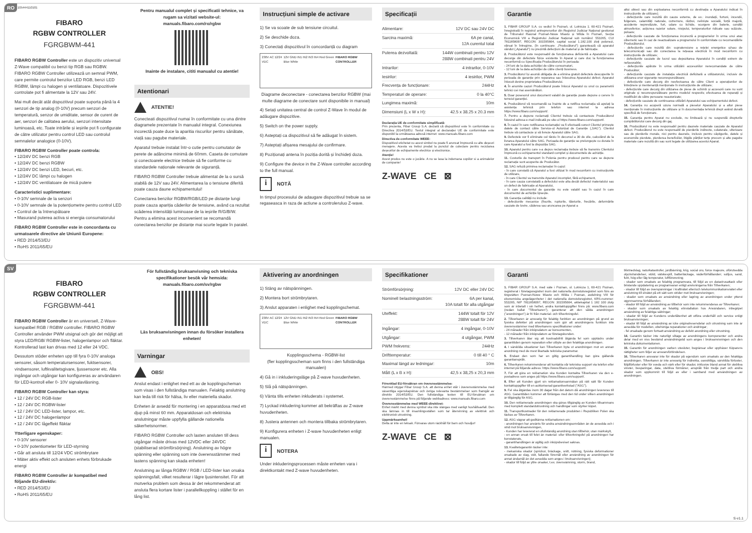RO 105444110101
FIBARO
RGBW CONTROLLER
FGRGBWM-441
FIBARO RGBW Controller este un dispozitiv universal Z-Wave compatibil cu benzi tip RGB sau RGBW. FIBARO RGBW Controller utilizează un semnal PWM, care permite controlul benzilor LED RGB, benzi LED RGBW, lămpi cu halogen și ventilatoare. Dispozitivele controlate pot fi alimentate la 12V sau 24V.
Mai mult decât atât dispozitivul poate suporta până la 4 senzori de tip analog (0-10V) precum senzori de temperatură, senzor de umiditate, sensor de curent de aer, senzori de calitatea aerului, senzori intensitate luminoasă, etc. Toate intrările și ieșirile pot fi configurate de către utilizator pentru control LED sau controlul semnalelor analogice (0-10V).
FIBARO RGBW Controller poate controla:
• 12/24V DC benzi RGB
• 12/24V DC benzi RGBW
• 12/24V DC benzi LED, becuri, etc.
• 12/24V DC lămpi cu halogen
• 12/24V DC ventilatoare de mică putere
Caracteristici suplimentare:
• 0-10V semnale de la senzori
• 0-10V semnale de la potențiometre pentru control LED
• Control de la întrerupătoare
• Masurand puterea activa si energia consumatorului
FIBARO RGBW Controller este in concordanta cu urmatoarele directive ale Uniunii Europene:
• RED 2014/53/EU
• RoHS 2011/65/EU
Pentru manualul complet și specificatii tehnice, va rugam sa vizitati website-ul:
manuals.fibaro.com/ro/rgbw
Inainte de instalare, cititi manualul cu atentie!
Atentionari
ATENTIE!
Conecteati dispozitivul numai în conformitate cu una dintre diagramele prezentate în manualul integral. Conexiunea incorectă poate duce la aparitia riscurilor pentru sănătate, viață sau pagube materiale.
Aparatul trebuie instalat într-o cutie pentru comutator de perete de adâncime minimă de 60mm. Caseta de comutare și conectoarele electrice trebuie să fie conforme cu standardele naționale relevante de siguranță.
FIBARO RGBW Controller trebuie alimentat de la o sursă stabilă de 12V sau 24V. Alimentarea la o tensiune diferită poate cauza daune echipamentului!
Conectarea benzilor RGBW/RGB/LED pe distanțe lungi poate cauza apariția căderilor de tensiune, având ca rezultat scăderea intensității luminoase de la ieșirile R/G/B/W. Pentru a elimina acest inconvenient se recomandă conectarea benzilor pe distanțe mai scurte legate în paralel.
Instrucțiuni simple de activare
1) Se va scoate de sub tensiune circuitul.
2) Se deschide doza.
3) Conectați dispozitivul în concordanță cu diagram
230V AC 12/24 VDC 12V GND IN1 IN2 IN3 IN4 Red Green Blue White FIBARO RGBW CONTROLLER
Diagrame deconectare - conectarea benzilor RGBW (mai multe diagrame de conectare sunt disponibile in manual)
4) Setați unitatea central de control Z-Wave în modul de adăugare dispozitive.
5) Switch on the power supply.
6) Asteptați ca dispozitivul să fie adăugat în sistem.
7) Asteptați afișarea mesajului de confirmare.
8) Poziționați antena în poziția dorită și închideți doza.
9) Configure the device in the Z-Wave controller according to the full manual.
i
NOTĂ
In timpul procesului de adaugare dispozitivul trebuie sa se regaseasca in raza de actiune a controleruluo Z-wave.
Specificații
| Alimentare: | 12V DC sau 24V DC |
| Sarcina maximă: | 6A pe canal, 12A curentul total |
| Puterea dezvoltată: | 144W combinati pentru 12V 288W combinati pentru 24V |
| Intrarilor: | 4 intrarilor, 0-10V |
| Iesirilor: | 4 iesirilor, PWM |
| Frecvența de funcționare: | 244Hz |
| Temperaturi de operare: | 0 la 40°C |
| Lungimea maximă: | 10m |
| Dimensiuni (L x W x H): | 42.5 x 38.25 x 20.3 mm |
Declarația UE de conformitate simplificată:
Prin prezenta, Fibar Group S.A. declară că dispozitivul este în conformitate cu Directiva 2014/53/EU. Textul integral al declarației UE de conformitate este disponibil la următoarea adresă internet: www.manuals.fibaro.com
Directiva de conformitate WEEE:
Dispozitivul etichetat cu acest simbol nu poate fi aruncat împreună cu alte deșeuri menajere. Acesta va trebui predat la punctul de colectare pentru reciclarea deșeurilor de echipamente electrice și electronice.
Atenție!
Acest produs nu este o jucărie. A nu se lasa la indemana copiilor si a animalelor de companie!
Z-WAVE CE ⊠
Garantie
1. FIBAR GROUP S.A. cu sediul în Poznań, ul. Lotnicza 1; 60-421 Poznań, înregistrată în registrul antreprenorilor din Registrul Judiciar Național gestionat de Tribunalul Raional Poznań-Nowe Miasto și Wilda în Poznań, Secția Economică VIII a Registrului Judiciar Național sub numărul: 553265, CUI 7811858097, REGON: 301595664, capital social 1.182.100 zloți polonezi, vărsat în întregime, (în continuare: „Producătorul") garantează că aparatul vândut („Aparatul") nu prezintă defecțiuni de material și de fabricație.
2. Producătorul este responsabil de funcționarea deficientă a Aparatului care decurge din defectele fizice existente în Aparat și care duc la funcționarea neconformă cu Specificația Producătorului în perioada:
- 24 luni de la data achiziției de către consumatori,
- 12 luni de la data achiziției de către clienți business.
3. Producătorul își asumă obligația de a elimina gratuit defectele descoperite în perioada de garanție prin repararea sau înlocuirea Aparatului defect. Aparatul înlocuit devine proprietatea Producătorului.
4. În anumite cazuri Producătorul poate înlocui Aparatul cu unul cu parametrii tehnici cei mai asemănători.
5. Doar posesorul unui document valabil de garanție poate depune o cerere în temeiul garanției.
6. Producătorul vă recomandă ca înainte de a notifica reclamația să apelați la asistența tehnică prin telefon sau internet la adresa https://www.fibaro.com/support/.
7. Pentru a depune reclamații Clientul trebuie să contacteze Producătorul folosind adresa e-mail indicată pe site-ul https://www.fibaro.com/support/.
8. În cazul în care notificarea reclamației va fi efectuată corect Clientul primește datele de contact către Service-ul Autorizat de Garanție („SAG"). Clientul trebuie să contacteze și să livreze Aparatul către SAG.
9. Defectele vor fi eliminate cel târziu în decursul a 30 de zile, calculând de la livrarea Aparatului către SAG. Perioada de garanție se prelungește cu durata în care Aparatul a fost la dispoziția SAG.
10. Aparatul pentru care s-a depus reclamația trebuie să fie transmis Clientului împreună cu echipamentul standard complet și documentele de achiziție.
11. Costurile de transport în Polonia pentru produsul pentru care se depune reclamație sunt acoperite de Producător.
12. SAG refuză primirea reclamației în cazul:
- în care constată că Aparatul a fost utilizat în mod neconform cu instrucțiunile de utilizare,
- în care Clientul va transmite Aparatul incomplet, fără echipament,
- în care cauza constatată a defectului este alta decât defectul materialului sau un defect de fabricație al Aparatului,
- în care documentul de garanție nu este valabil sau în cazul în care documentul de achiziție lipsește.
13. Garanția calității nu include:
- defecțiunile mecanice (fisurile, rupturile, tăieturile, frecările, deformările cauzate de lovire, căderea sau aruncarea pe Aparat a
altui obiect sau din exploatarea neconformă cu destinația a Aparatului indicat în instrucțiunile de utilizare);
- defecțiunile care rezultă din cauze externe, de ex.: inundații, furtuni, incendii, fulgerare, calamități naturale, cutremure, război, neliniște socială, forță majoră, accidente neprevăzute, furt, udare cu lichide, scurgere din baterie, condiții atmosferice; acțiunea razelor solare, nisipului, temperaturilor ridicate sau scăzute, poluare;
- defecțiunile cauzate de funcționarea incorectă a programelor în urma unui atac cibernetic sau în caz de neactualizare a programului în conformitate cu recomandările Producătorului;
- defecțiunile care rezultă din: supratensiune a rețelei energetice și/sau de telecomunicații sau din conectarea la rețeaua electrică în mod neconform cu instrucțiunile de utilizare;
- defecțiunile cauzate de lucrul sau depozitarea Aparatului în condiții extrem de nefavorabile;
- defecțiunile apărute în urma utilizării accesoriilor nerecomandate de către Producător;
- defecțiunile cauzate de instalația electrică deficitară a utilizatorului, inclusiv de utilizarea unor siguranțe necorespunzătoare;
- defecțiunile care decurg din neefectuarea de către Client a operațiunilor de întreținere și mentenanță menționate în instrucțiunile de utilizare;
- defecțiunile care decurg din utilizarea de piese de schimb și accesorii care nu sunt originale și necorespunzătoare pentru modelul respectiv, efectuarea de reparații și modificări de către persoane neautorizate;
- defecțiunile cauzate de continuarea utilizării Aparatului sau echipamentului defect.
14. Garanția nu acoperă uzura normală a pieselor Aparatului și a altor piese menționate în instrucțiunile de utilizare și în documentația tehnică drept având durată specifică de funcționare.
15. Garanția pentru Aparat nu exclude, nu limitează și nu suspendă drepturile cumpărătorului care decurg din gaj.
16. Producătorul nu este responsabil pentru daunele materiale cauzate de Aparatul defect. Producătorul nu este responsabil de pierderile indirecte, colaterale, ulterioare sau de pierderile morale, nici pentru daunele, inclusiv pentru câștigurile, datele și economiile pierdute, pierderea beneficiilor, litigiile părților terțe precum și alte pagube materiale care rezultă din sau sunt legate de utilizarea acestui Aparat.
SV
FIBARO
RGBW CONTROLLER
FGRGBWM-441
FIBARO RGBW Controller är en universell, Z-Wave-kompatibel RGB / RGBW controller. FIBARO RGBW Controller använder PWM utsignal och gör det möjligt att styra LED/RGB/ RGBW-lister, halogenlampor och fläktar. Kontrollerad last kan drivas med 12 eller 24 VDC.
Dessutom stöder enheten upp till fyra 0-10V analoga sensorer, såsom temperatursensorer, fuktsensorer, vindsensorer, luftkvalitetsgivare, ljussensorer etc. Alla ingångar och utgångar kan konfigureras av användaren för LED-kontroll eller 0- 10V signalavläsning.
FIBARO RGBW Controller kan styra:
• 12 / 24V DC RGB-lister
• 12 / 24V DC RGBW-lister
• 12 / 24V DC LED-lister, lampor, etc.
• 12 / 24V DC halogenlampor
• 12 / 24V DC lågeffekt fläktar
Ytterligare egenskaper:
• 0-10V sensorer
• 0-10V potentiometer för LED-styrning
• Går att ansluta till 12/24 VDC strömbrytare
• Mäter aktiv effekt och ansluten enhets förbrukade energi
FIBARO RGBW Controller är kompatibel med följande EU-direktiv:
• RED 2014/53/EU
• RoHS 2011/65/EU
För fullständig bruksanvisning och tekniska specifikationer besök vår hemsida:
manuals.fibaro.com/sv/rgbw
Läs bruksanvisningen innan du försöker installera enheten!
Varningar
OBS!
Anslut endast i enlighet med ett av de kopplingscheman som visas i den fullständiga manualen. Felaktig anslutning kan leda till risk för hälsa, liv eller materiella skador.
Enheten är avsedd för montering i en apparatdosa med ett djup på minst 60 mm. Apparatdosan och elektriska anslutningar måste uppfylla gällande nationella säkerhetsnormer.
FIBARO RGBW Controller och lasten ansluten till dess utgångar måste drivas med 12VDC eller 24VDC (stabiliserad strömförsörjning). Anslutning av högre spänning eller spänning som inte överensstämmer med lastens spänning kan skada enheten!
Anslutning av långa RGBW / RGB / LED-lister kan orsaka spänningsfall, vilket resulterar i lägre ljusintensitet. För att motverka problem som dessa är det rekommenderat att ansluta flera kortare lister i parallellkoppling i stället för en lång list.
Aktivering av anordningen
1) Stäng av nätspänningen.
2) Montera bort strömbrytaren.
3) Anslut apparaten i enlighet med kopplingschemat.
230V AC 12/24 VDC 12V GND IN1 IN2 IN3 IN4 Red Green Blue White FIBARO RGBW CONTROLLER
Kopplingsschema - RGBW-list
(fler kopplingsscheman som finns i den fullständiga manualen)
4) Gå in i inkluderingsläge på Z-wave huvudenheten.
5) Slå på nätspänningen.
6) Vänta tills enheten inkluderats i systemet.
7) Lyckad inkludering kommer att bekräftas av Z-wave huvudenheten.
8) Justera antennen och montera tillbaka strömbrytaren.
9) Konfigurera enheten i Z-wave huvudenheten enligt manualen.
i
NOTERA
Under inkluderingsprocessen måste enheten vara i direktkontakt med Z-wave huvudenheten.
Specifikationer
| Strömförsörjning: | 12V DC eller 24V DC |
| Nominell belastningsström: | 6A per kanal, 10A totalt för alla utgångar |
| Uteffekt: | 144W totalt för 12V 288W totalt för 24V |
| Ingångar: | 4 ingångar, 0-10V |
| Utgångar: | 4 utgångar, PWM |
| PWM frekvens: | 244Hz |
| Drifttemperatur: | 0 till 40 ° C |
| Maximal längd av ledningar: | 10m |
| Mått (L x B x H): | 42,5 x 38,25 x 20,3 mm |
Förenklad EU-försäkran om överensstämmelse:
Härmed intygar Fibar Group S.A. att denna enhet står i överensstämmelse med väsentliga egenskapskrav och övriga relevanta bestämmelser som framgår av direktiv 2014/53/EU. Den fullständiga texten till EU-försäkran om överensstämmelse finns på följande webbadress: www.manuals.fibaro.com
Överensstämmelse med WEEE-direktivet:
Enhet märkt med denna symbol ska inte slängas med vanligt hushållsavfall. Den ska lämnas in till insamlingsställen som tar återvinning av elektrisk och elektronisk utrustning.
Uppmärksamhet!
Detta är inte en leksak. Förvaras utom räckhåll för barn och husdjur!
Z-WAVE CE ⊠
Garanti
1. FIBAR GROUP S.A. med säte i Poznan, ul. Lotnicza 1, 60-421 Poznan, registrerat i företagsregistret inom det nationella domstolsregistret som förs av tingsrätten Poznan-Nowe Miasto och Wilda i Poznan, avdelning VIII för ekonomiska angelägenheter i det nationella domstolsregistret, KRS-nummer: 553265, NIP 7811858097, REGON: 301595664, aktiekapital 1 182 100 zloty som är inbetalt i sin helhet, andra kontaktuppgifter finns på: www.fibaro.com (nedan kallat "Tillverkaren"), garanterar att den sålda anordningen ("anordningen") är fri från material- och tillverkningsfel.
2. Tillverkaren är ansvarig för felaktig funktion av anordningen på grund av fysiska defekter på anordningen som gör att anordningens funktion inte överensstämmer med tillverkarens specifikationer under:
- 24 månader från inköpsdatum av konsumenten,
- 12 månader från inköpsdatum av företagskunden.
3. Tillverkaren åtar sig att kostnadsfritt åtgärda fel som upptäcks under garantitiden genom reparation eller utbyte av den felaktiga anordningen.
4. I särskilda situationer kan Tillverkaren byta ut anordningen mot en annan anordning med de mest likartade tekniska parametrar.
5. Endast den som har en giltig garantihandling kan göra gällande garantianspråk.
6. Tillverkaren rekommenderar att kontakta vår tekniska support via telefon eller internet på följande adress: https://www.fibaro.com/support/.
7. För att göra en reklamation ska Kunden kontakta Tillverkaren via den e-postadress som anges på https://www.fibaro.com/support/.
8. Efter att Kunden gjort sin reklamationsanmälan på rätt sätt får Kunden kontaktuppgifter till en auktoriserad garantiverkstad ("ASG").
9. Fel ska åtgärdas inom 30 dagar från det datum då anordningen levereras till ASG. Garantitiden kommer att förlängas med den tid under vilken anordningen är tillgänglig för ASG.
10. Den reklamerade anordningen ska göras tillgänglig av Kunden tillsammans med komplett standardutrustning och handlingar som styrker köpet.
11. Transportkostnader för den reklamerade produkten i Republiken Polen ska täckas av Tillverkaren.
12. ASG vägrar att godkänna reklamationen om:
- anordningen har använts för andra användningsområden än de avsedda och i strid mot bruksanvisningen,
- Kunden har levererat en ofullständig anordning utan tillbehör, utan märkskylt,
- en annan orsak till felet än material- eller tillverkningsfel på anordningen har konstaterats,
- garantihandlingen är ogiltig och inköpsbeviset saknas.
13. Kvalitetsgarantin täcker inte:
- mekaniska skador (sprickor, bräckage, snitt, nötning, fysiska deformationer orsakade av slag, stöt, fallande föremål eller användning av anordningen för annat ändamål än det avsedda som anges i bruksanvisningen);
- skador till följd av yttre orsaker, t.ex. översvämning, storm, brand,
blixtnedslag, naturkatastrofer, jordbävning, krig, social oro, force majeure, oförutsedda olyckshändelser, stöld, vätskespill, batteriläckage, väderförhållanden; solljus, sand, fukt, hög eller låg temperatur, luftförorening;
- skador som orsakats av felaktig programvara, till följd av en datavirusattack eller bristande uppdatering av programvaran enligt anvisningarna från Tillverkaren;
- skador till följd av överspänningar i kraftnätet eller/och telekommunikationsnätet eller anslutning till elnätet på ett sätt som strider mot bruksanvisningen;
- skador som orsakats av användning eller lagring av anordningen under ytterst ogynnsamma förhållanden;
- skador till följd av användning av tillbehör som inte rekommenderas av Tillverkaren;
- skador som orsakats av felaktig elinstallation hos Användaren, inbegripet användning av felaktiga säkringar;
- skador till följd av Kundens underlåtenhet att utföra underhåll och service enligt bruksanvisningen;
- skador till följd av användning av icke originalreservdelar och utrustning som inte är avsedda för modellen, obehöriga reparationer och ändringar;
- fel orsakade genom fortsatt användning av defekt anordning eller utrustning.
14. Garantin täcker inte naturligt slitage av anordningens komponenter och andra delar med en viss bestämd användningstid som anges i bruksanvisningen och den tekniska dokumentationen.
15. Garantin för anordningen varken utesluter, begränsar eller upphäver Köparens rättigheter som följer av ansvarsförbindelsen.
16. Tillverkaren ansvarar inte för skador på egendom som orsakats av den felaktiga anordningen. Tillverkaren är inte ansvarig för indirekta, oavsiktliga, särskilda förluster, följdförluster eller för sveda och värk eller för skador, inklusive bland annat för utebliva vinster, besparingar, data, utebliva förmåner, anspråk från tredje part och andra skador som uppkommit till följd av eller i samband med användningen av anordningen.
S-v1.1